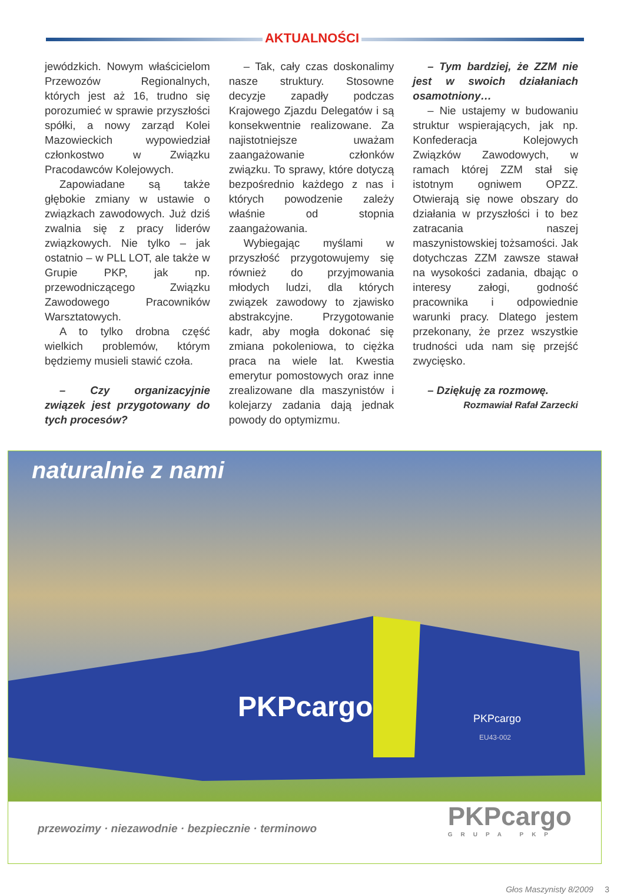AKTUALNOŚCI
jewódzkich. Nowym właścicielom Przewozów Regionalnych, których jest aż 16, trudno się porozumieć w sprawie przyszłości spółki, a nowy zarząd Kolei Mazowieckich wypowiedział członkostwo w Związku Pracodawców Kolejowych.
Zapowiadane są także głębokie zmiany w ustawie o związkach zawodowych. Już dziś zwalnia się z pracy liderów związkowych. Nie tylko – jak ostatnio – w PLL LOT, ale także w Grupie PKP, jak np. przewodniczącego Związku Zawodowego Pracowników Warsztatowych.
A to tylko drobna część wielkich problemów, którym będziemy musieli stawić czoła.
– Czy organizacyjnie związek jest przygotowany do tych procesów?
– Tak, cały czas doskonalimy nasze struktury. Stosowne decyzje zapadły podczas Krajowego Zjazdu Delegatów i są konsekwentnie realizowane. Za najistotniejsze uważam zaangażowanie członków związku. To sprawy, które dotyczą bezpośrednio każdego z nas i których powodzenie zależy właśnie od stopnia zaangażowania.
Wybiegając myślami w przyszłość przygotowujemy się również do przyjmowania młodych ludzi, dla których związek zawodowy to zjawisko abstrakcyjne. Przygotowanie kadr, aby mogła dokonać się zmiana pokoleniowa, to ciężka praca na wiele lat. Kwestia emerytur pomostowych oraz inne zrealizowane dla maszynistów i kolejarzy zadania dają jednak powody do optymizmu.
– Tym bardziej, że ZZM nie jest w swoich działaniach osamotniony…
– Nie ustajemy w budowaniu struktur wspierających, jak np. Konfederacja Kolejowych Związków Zawodowych, w ramach której ZZM stał się istotnym ogniwem OPZZ. Otwierają się nowe obszary do działania w przyszłości i to bez zatracania naszej maszynistowskiej tożsamości. Jak dotychczas ZZM zawsze stawał na wysokości zadania, dbając o interesy załogi, godność pracownika i odpowiednie warunki pracy. Dlatego jestem przekonany, że przez wszystkie trudności uda nam się przejść zwycięsko.
– Dziękuję za rozmowę.
Rozmawiał Rafał Zarzecki
naturalnie z nami
PKPcargo
PKPcargo
EU43-002
przewozimy · niezawodnie · bezpiecznie · terminowo
PKPcargo
GRUPA PKP
Głos Maszynisty 8/2009 3